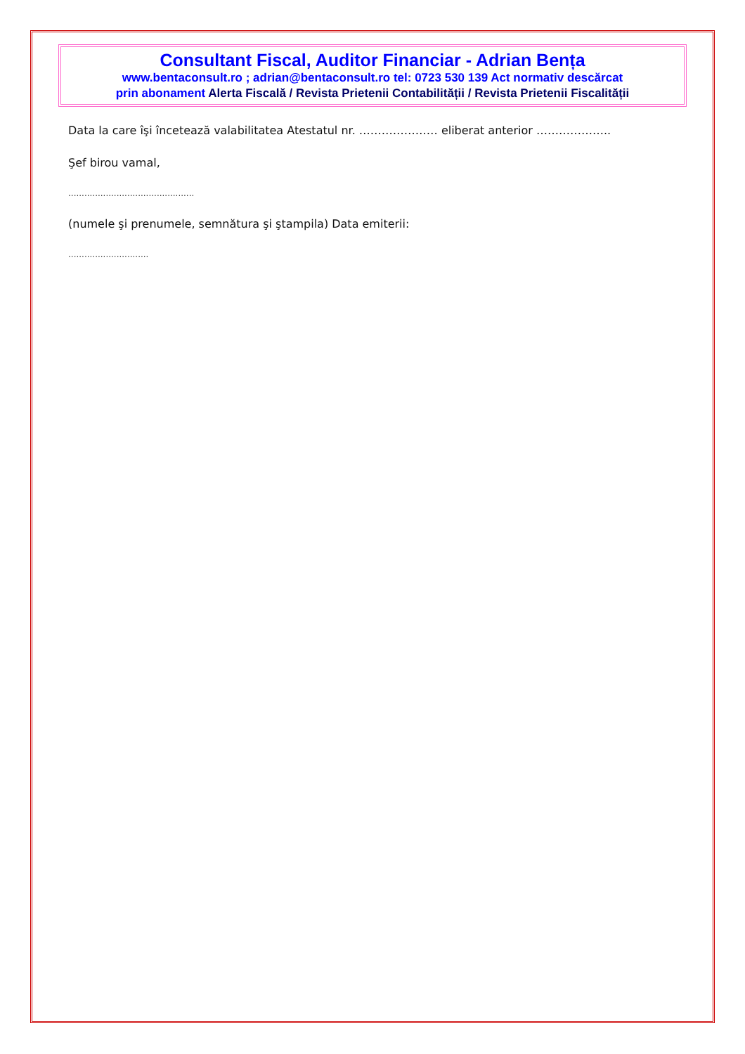Consultant Fiscal, Auditor Financiar - Adrian Bența
www.bentaconsult.ro ; adrian@bentaconsult.ro tel: 0723 530 139 Act normativ descărcat
prin abonament Alerta Fiscală / Revista Prietenii Contabilității / Revista Prietenii Fiscalității
Data la care îşi încetează valabilitatea Atestatul nr. ………………… eliberat anterior ………………..
Şef birou vamal,
...............................................
(numele şi prenumele, semnătura şi ştampila) Data emiterii:
..............................